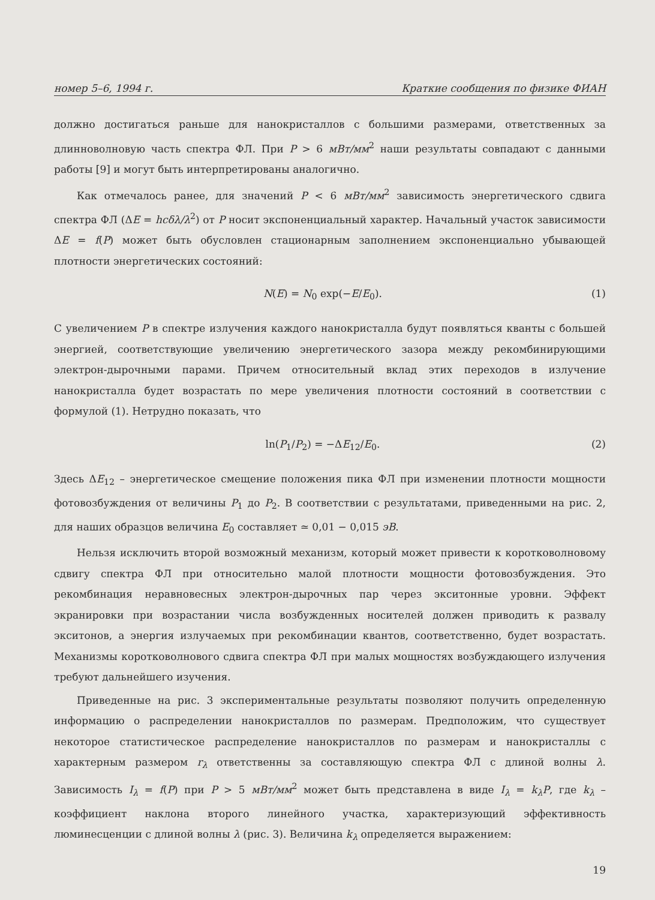номер 5–6, 1994 г. Краткие сообщения по физике ФИАН
должно достигаться раньше для нанокристаллов с большими размерами, ответственных за длинноволновую часть спектра ФЛ. При P > 6 мВт/мм<sup>2</sup> наши результаты совпадают с данными работы [9] и могут быть интерпретированы аналогично.
Как отмечалось ранее, для значений P < 6 мВт/мм<sup>2</sup> зависимость энергетического сдвига спектра ФЛ (ΔE = hcδλ/λ<sup>2</sup>) от P носит экспоненциальный характер. Начальный участок зависимости ΔE = f(P) может быть обусловлен стационарным заполнением экспоненциально убывающей плотности энергетических состояний:
N(E) = N<sub>0</sub> exp(−E/E<sub>0</sub>). (1)
С увеличением P в спектре излучения каждого нанокристалла будут появляться кванты с большей энергией, соответствующие увеличению энергетического зазора между рекомбинирующими электрон-дырочными парами. Причем относительный вклад этих переходов в излучение нанокристалла будет возрастать по мере увеличения плотности состояний в соответствии с формулой (1). Нетрудно показать, что
ln(P<sub>1</sub>/P<sub>2</sub>) = −ΔE<sub>12</sub>/E<sub>0</sub>. (2)
Здесь ΔE<sub>12</sub> – энергетическое смещение положения пика ФЛ при изменении плотности мощности фотовозбуждения от величины P<sub>1</sub> до P<sub>2</sub>. В соответствии с результатами, приведенными на рис. 2, для наших образцов величина E<sub>0</sub> составляет ≃ 0,01 − 0,015 эВ.
Нельзя исключить второй возможный механизм, который может привести к коротковолновому сдвигу спектра ФЛ при относительно малой плотности мощности фотовозбуждения. Это рекомбинация неравновесных электрон-дырочных пар через экситонные уровни. Эффект экранировки при возрастании числа возбужденных носителей должен приводить к развалу экситонов, а энергия излучаемых при рекомбинации квантов, соответственно, будет возрастать. Механизмы коротковолнового сдвига спектра ФЛ при малых мощностях возбуждающего излучения требуют дальнейшего изучения.
Приведенные на рис. 3 экспериментальные результаты позволяют получить определенную информацию о распределении нанокристаллов по размерам. Предположим, что существует некоторое статистическое распределение нанокристаллов по размерам и нанокристаллы с характерным размером r<sub>λ</sub> ответственны за составляющую спектра ФЛ с длиной волны λ. Зависимость I<sub>λ</sub> = f(P) при P > 5 мВт/мм<sup>2</sup> может быть представлена в виде I<sub>λ</sub> = k<sub>λ</sub>P, где k<sub>λ</sub> – коэффициент наклона второго линейного участка, характеризующий эффективность люминесценции с длиной волны λ (рис. 3). Величина k<sub>λ</sub> определяется выражением:
19